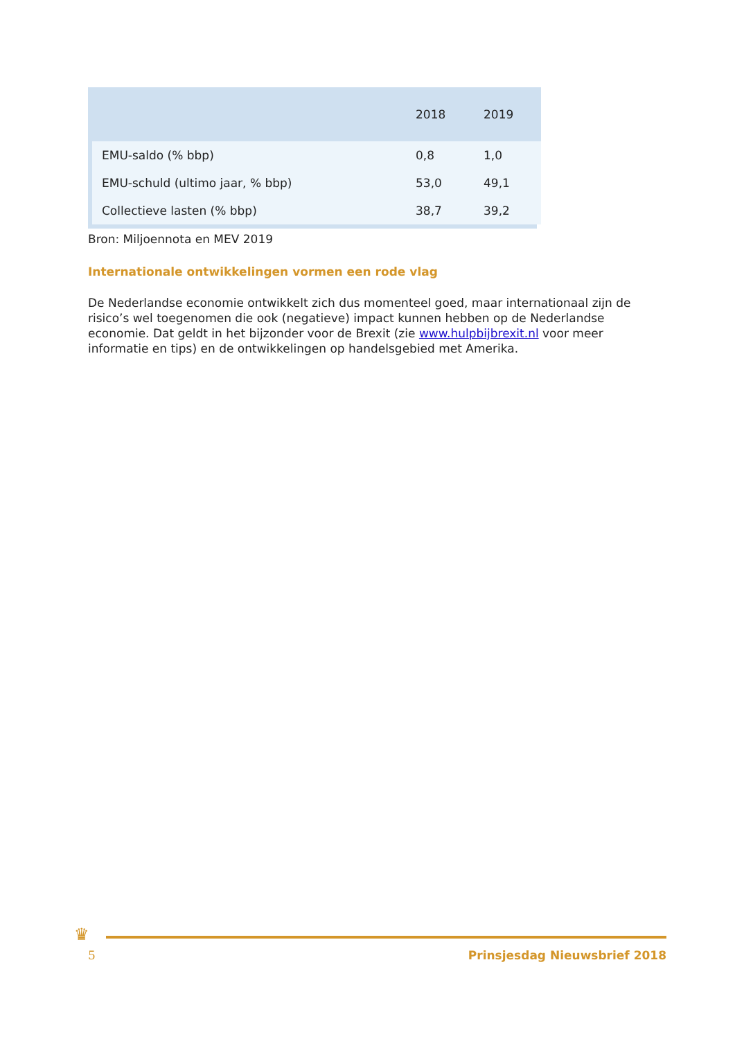| | 2018 | 2019 |
| --- | --- | --- |
| EMU-saldo (% bbp) | 0,8 | 1,0 |
| EMU-schuld (ultimo jaar, % bbp) | 53,0 | 49,1 |
| Collectieve lasten (% bbp) | 38,7 | 39,2 |
Bron: Miljoennota en MEV 2019
Internationale ontwikkelingen vormen een rode vlag
De Nederlandse economie ontwikkelt zich dus momenteel goed, maar internationaal zijn de risico’s wel toegenomen die ook (negatieve) impact kunnen hebben op de Nederlandse economie. Dat geldt in het bijzonder voor de Brexit (zie www.hulpbijbrexit.nl voor meer informatie en tips) en de ontwikkelingen op handelsgebied met Amerika.
♛
5 Prinsjesdag Nieuwsbrief 2018